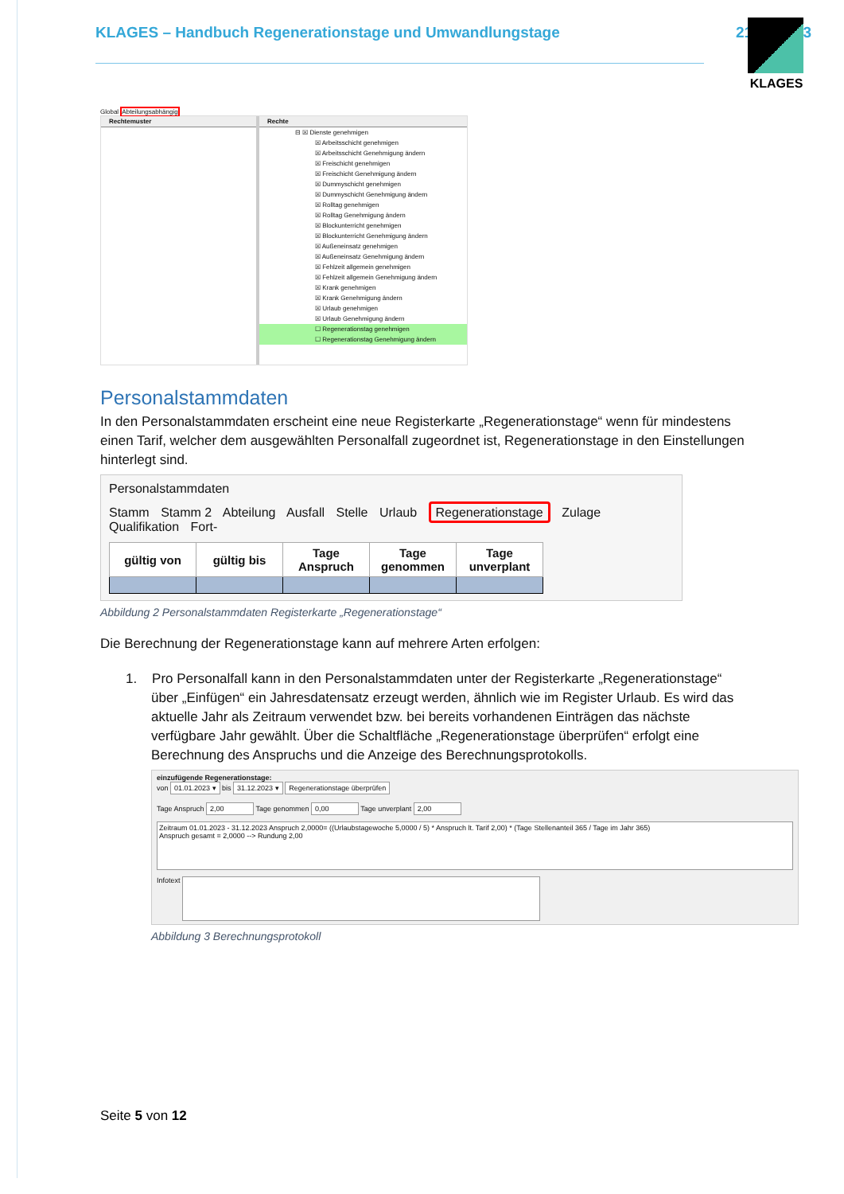KLAGES – Handbuch Regenerationstage und Umwandlungstage 21.09.2023 KLAGES
Global Abteilungsabhängig
Rechtemuster Rechte
⊟ ☒ Dienste genehmigen
☒ Arbeitsschicht genehmigen
☒ Arbeitsschicht Genehmigung ändern
☒ Freischicht genehmigen
☒ Freischicht Genehmigung ändern
☒ Dummyschicht genehmigen
☒ Dummyschicht Genehmigung ändern
☒ Rolltag genehmigen
☒ Rolltag Genehmigung ändern
☒ Blockunterricht genehmigen
☒ Blockunterricht Genehmigung ändern
☒ Außeneinsatz genehmigen
☒ Außeneinsatz Genehmigung ändern
☒ Fehlzeit allgemein genehmigen
☒ Fehlzeit allgemein Genehmigung ändern
☒ Krank genehmigen
☒ Krank Genehmigung ändern
☒ Urlaub genehmigen
☒ Urlaub Genehmigung ändern
☐ Regenerationstag genehmigen
☐ Regenerationstag Genehmigung ändern
Personalstammdaten
In den Personalstammdaten erscheint eine neue Registerkarte „Regenerationstage“ wenn für mindestens einen Tarif, welcher dem ausgewählten Personalfall zugeordnet ist, Regenerationstage in den Einstellungen hinterlegt sind.
Personalstammdaten
Stamm Stamm 2 Abteilung Ausfall Stelle Urlaub Regenerationstage Zulage Qualifikation Fort-
| gültig von | gültig bis | Tage Anspruch | Tage genommen | Tage unverplant |
| --- | --- | --- | --- | --- |
Abbildung 2 Personalstammdaten Registerkarte „Regenerationstage“
Die Berechnung der Regenerationstage kann auf mehrere Arten erfolgen:
1. Pro Personalfall kann in den Personalstammdaten unter der Registerkarte „Regenerationstage“ über „Einfügen“ ein Jahresdatensatz erzeugt werden, ähnlich wie im Register Urlaub. Es wird das aktuelle Jahr als Zeitraum verwendet bzw. bei bereits vorhandenen Einträgen das nächste verfügbare Jahr gewählt. Über die Schaltfläche „Regenerationstage überprüfen“ erfolgt eine Berechnung des Anspruchs und die Anzeige des Berechnungsprotokolls.
einzufügende Regenerationstage:
von 01.01.2023 ▾ bis 31.12.2023 ▾ Regenerationstage überprüfen
Tage Anspruch 2,00 Tage genommen 0,00 Tage unverplant 2,00
Zeitraum 01.01.2023 - 31.12.2023 Anspruch 2,0000= ((Urlaubstagewoche 5,0000 / 5) * Anspruch lt. Tarif 2,00) * (Tage Stellenanteil 365 / Tage im Jahr 365)
Anspruch gesamt = 2,0000 --> Rundung 2,00
Infotext
Abbildung 3 Berechnungsprotokoll
Seite 5 von 12